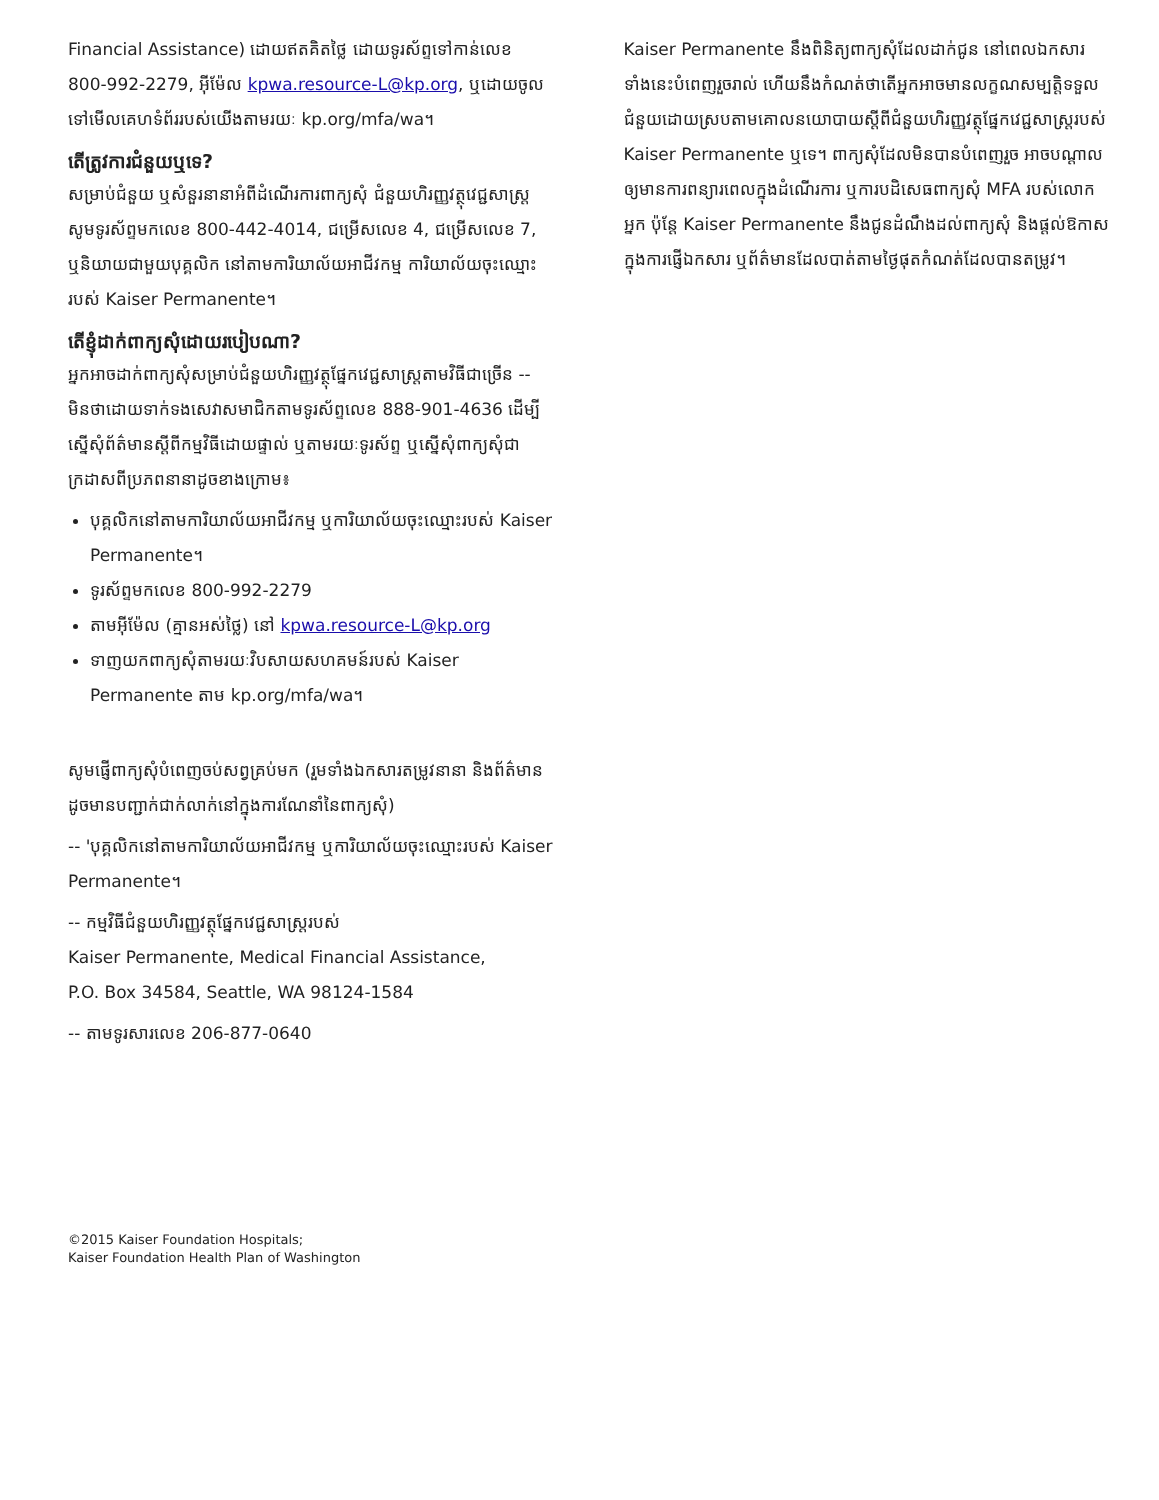Financial Assistance) ដោយឥតគិតថ្លៃ ដោយទូរស័ព្ទទៅកាន់លេខ 800-992-2279, អ៊ីម៉ែល kpwa.resource-L@kp.org, ឬដោយចូលទៅមើលគេហទំព័ររបស់យើងតាមរយៈ kp.org/mfa/wa។
តើត្រូវការជំនួយឬទេ?
សម្រាប់ជំនួយ ឬសំនួរនានាអំពីដំណើរការពាក្យសុំ ជំនួយហិរញ្ញវត្ថុវេជ្ជសាស្ត្រ សូមទូរស័ព្ទមកលេខ 800-442-4014, ជម្រើសលេខ 4, ជម្រើសលេខ 7, ឬនិយាយជាមួយបុគ្គលិក នៅតាមការិយាល័យអាជីវកម្ម ការិយាល័យចុះឈ្មោះរបស់ Kaiser Permanente។
តើខ្ញុំដាក់ពាក្យសុំដោយរបៀបណា?
អ្នកអាចដាក់ពាក្យសុំសម្រាប់ជំនួយហិរញ្ញវត្ថុផ្នែកវេជ្ជសាស្ត្រតាមវិធីជាច្រើន -- មិនថាដោយទាក់ទងសេវាសមាជិកតាមទូរស័ព្ទលេខ 888-901-4636 ដើម្បីស្នើសុំព័ត៌មានស្តីពីកម្មវិធីដោយផ្ទាល់ ឬតាមរយៈទូរស័ព្ទ ឬស្នើសុំពាក្យសុំជាក្រដាសពីប្រភពនានាដូចខាងក្រោម៖
បុគ្គលិកនៅតាមការិយាល័យអាជីវកម្ម ឬការិយាល័យចុះឈ្មោះរបស់ Kaiser Permanente។
ទូរស័ព្ទមកលេខ 800-992-2279
តាមអ៊ីម៉ែល (គ្មានអស់ថ្លៃ) នៅ kpwa.resource-L@kp.org
ទាញយកពាក្យសុំតាមរយៈវិបសាយសហគមន៍របស់ Kaiser Permanente តាម kp.org/mfa/wa។
សូមផ្ញើពាក្យសុំបំពេញចប់សព្វគ្រប់មក (រួមទាំងឯកសារតម្រូវនានា និងព័ត៌មានដូចមានបញ្ជាក់ជាក់លាក់នៅក្នុងការណែនាំនៃពាក្យសុំ)
-- 'បុគ្គលិកនៅតាមការិយាល័យអាជីវកម្ម ឬការិយាល័យចុះឈ្មោះរបស់ Kaiser Permanente។
-- កម្មវិធីជំនួយហិរញ្ញវត្ថុផ្នែកវេជ្ជសាស្ត្ររបស់
Kaiser Permanente, Medical Financial Assistance,
P.O. Box 34584, Seattle, WA 98124-1584
-- តាមទូរសារលេខ 206-877-0640
©2015 Kaiser Foundation Hospitals;
Kaiser Foundation Health Plan of Washington
Kaiser Permanente នឹងពិនិត្យពាក្យសុំដែលដាក់ជូន នៅពេលឯកសារទាំងនេះបំពេញរួចរាល់ ហើយនឹងកំណត់ថាតើអ្នកអាចមានលក្ខណសម្បត្តិទទួលជំនួយដោយស្របតាមគោលនយោបាយស្តីពីជំនួយហិរញ្ញវត្ថុផ្នែកវេជ្ជសាស្ត្ររបស់ Kaiser Permanente ឬទេ។ ពាក្យសុំដែលមិនបានបំពេញរួច អាចបណ្តាលឲ្យមានការពន្យារពេលក្នុងដំណើរការ ឬការបដិសេធពាក្យសុំ MFA របស់លោកអ្នក ប៉ុន្តែ Kaiser Permanente នឹងជូនដំណឹងដល់ពាក្យសុំ និងផ្តល់ឱកាសក្នុងការផ្ញើឯកសារ ឬព័ត៌មានដែលបាត់តាមថ្ងៃផុតកំណត់ដែលបានតម្រូវ។